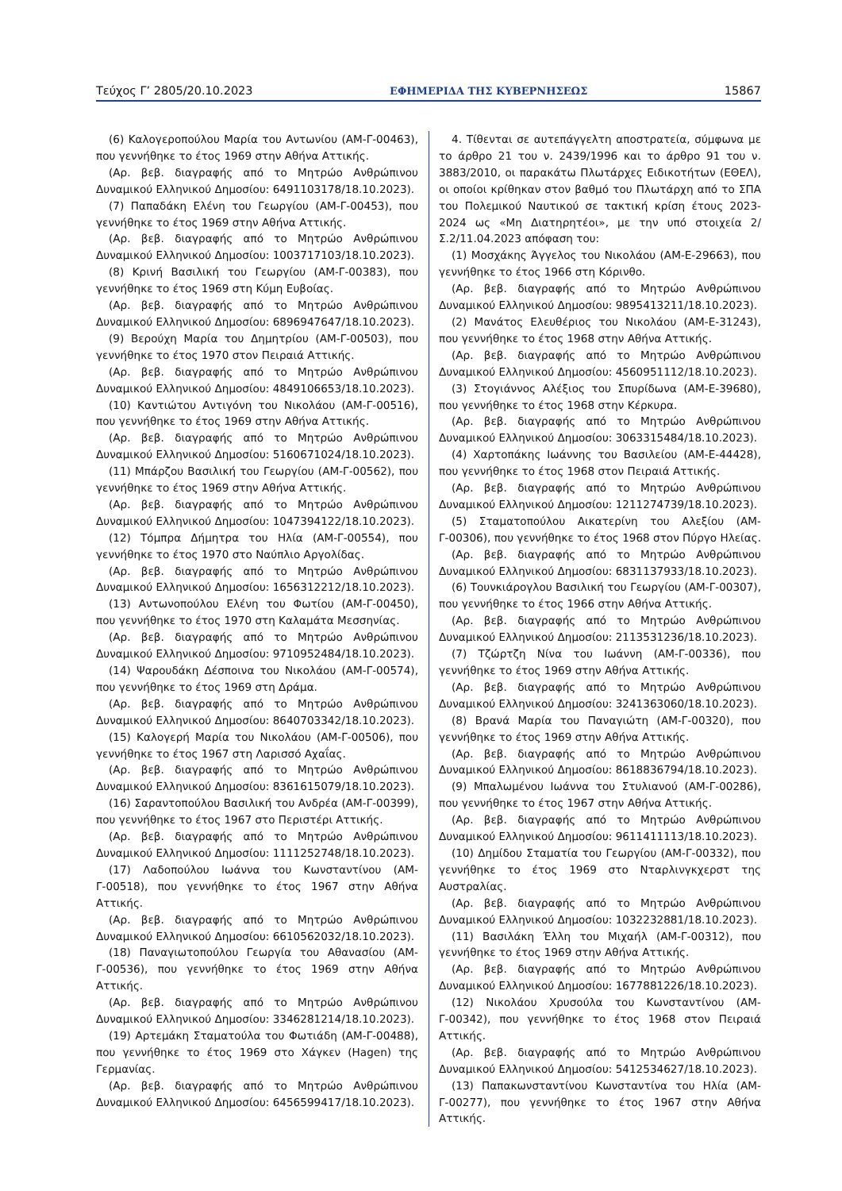Τεύχος Γ’ 2805/20.10.2023 ΕΦΗΜΕΡΙΔΑ ΤΗΣ ΚΥΒΕΡΝΗΣΕΩΣ 15867
(6) Καλογεροπούλου Μαρία του Αντωνίου (ΑΜ-Γ-00463), που γεννήθηκε το έτος 1969 στην Αθήνα Αττικής.
(Αρ. βεβ. διαγραφής από το Μητρώο Ανθρώπινου Δυναμικού Ελληνικού Δημοσίου: 6491103178/18.10.2023).
(7) Παπαδάκη Ελένη του Γεωργίου (ΑΜ-Γ-00453), που γεννήθηκε το έτος 1969 στην Αθήνα Αττικής.
(Αρ. βεβ. διαγραφής από το Μητρώο Ανθρώπινου Δυναμικού Ελληνικού Δημοσίου: 1003717103/18.10.2023).
(8) Κρινή Βασιλική του Γεωργίου (ΑΜ-Γ-00383), που γεννήθηκε το έτος 1969 στη Κύμη Ευβοίας.
(Αρ. βεβ. διαγραφής από το Μητρώο Ανθρώπινου Δυναμικού Ελληνικού Δημοσίου: 6896947647/18.10.2023).
(9) Βερούχη Μαρία του Δημητρίου (ΑΜ-Γ-00503), που γεννήθηκε το έτος 1970 στον Πειραιά Αττικής.
(Αρ. βεβ. διαγραφής από το Μητρώο Ανθρώπινου Δυναμικού Ελληνικού Δημοσίου: 4849106653/18.10.2023).
(10) Καντιώτου Αντιγόνη του Νικολάου (ΑΜ-Γ-00516), που γεννήθηκε το έτος 1969 στην Αθήνα Αττικής.
(Αρ. βεβ. διαγραφής από το Μητρώο Ανθρώπινου Δυναμικού Ελληνικού Δημοσίου: 5160671024/18.10.2023).
(11) Μπάρζου Βασιλική του Γεωργίου (ΑΜ-Γ-00562), που γεννήθηκε το έτος 1969 στην Αθήνα Αττικής.
(Αρ. βεβ. διαγραφής από το Μητρώο Ανθρώπινου Δυναμικού Ελληνικού Δημοσίου: 1047394122/18.10.2023).
(12) Τόμπρα Δήμητρα του Ηλία (ΑΜ-Γ-00554), που γεννήθηκε το έτος 1970 στο Ναύπλιο Αργολίδας.
(Αρ. βεβ. διαγραφής από το Μητρώο Ανθρώπινου Δυναμικού Ελληνικού Δημοσίου: 1656312212/18.10.2023).
(13) Αντωνοπούλου Ελένη του Φωτίου (ΑΜ-Γ-00450), που γεννήθηκε το έτος 1970 στη Καλαμάτα Μεσσηνίας.
(Αρ. βεβ. διαγραφής από το Μητρώο Ανθρώπινου Δυναμικού Ελληνικού Δημοσίου: 9710952484/18.10.2023).
(14) Ψαρουδάκη Δέσποινα του Νικολάου (ΑΜ-Γ-00574), που γεννήθηκε το έτος 1969 στη Δράμα.
(Αρ. βεβ. διαγραφής από το Μητρώο Ανθρώπινου Δυναμικού Ελληνικού Δημοσίου: 8640703342/18.10.2023).
(15) Καλογερή Μαρία του Νικολάου (ΑΜ-Γ-00506), που γεννήθηκε το έτος 1967 στη Λαρισσό Αχαΐας.
(Αρ. βεβ. διαγραφής από το Μητρώο Ανθρώπινου Δυναμικού Ελληνικού Δημοσίου: 8361615079/18.10.2023).
(16) Σαραντοπούλου Βασιλική του Ανδρέα (ΑΜ-Γ-00399), που γεννήθηκε το έτος 1967 στο Περιστέρι Αττικής.
(Αρ. βεβ. διαγραφής από το Μητρώο Ανθρώπινου Δυναμικού Ελληνικού Δημοσίου: 1111252748/18.10.2023).
(17) Λαδοπούλου Ιωάννα του Κωνσταντίνου (ΑΜ-Γ-00518), που γεννήθηκε το έτος 1967 στην Αθήνα Αττικής.
(Αρ. βεβ. διαγραφής από το Μητρώο Ανθρώπινου Δυναμικού Ελληνικού Δημοσίου: 6610562032/18.10.2023).
(18) Παναγιωτοπούλου Γεωργία του Αθανασίου (ΑΜ-Γ-00536), που γεννήθηκε το έτος 1969 στην Αθήνα Αττικής.
(Αρ. βεβ. διαγραφής από το Μητρώο Ανθρώπινου Δυναμικού Ελληνικού Δημοσίου: 3346281214/18.10.2023).
(19) Αρτεμάκη Σταματούλα του Φωτιάδη (ΑΜ-Γ-00488), που γεννήθηκε το έτος 1969 στο Χάγκεν (Hagen) της Γερμανίας.
(Αρ. βεβ. διαγραφής από το Μητρώο Ανθρώπινου Δυναμικού Ελληνικού Δημοσίου: 6456599417/18.10.2023).
4. Τίθενται σε αυτεπάγγελτη αποστρατεία, σύμφωνα με το άρθρο 21 του ν. 2439/1996 και το άρθρο 91 του ν. 3883/2010, οι παρακάτω Πλωτάρχες Ειδικοτήτων (ΕΘΕΛ), οι οποίοι κρίθηκαν στον βαθμό του Πλωτάρχη από το ΣΠΑ του Πολεμικού Ναυτικού σε τακτική κρίση έτους 2023- 2024 ως «Μη Διατηρητέοι», με την υπό στοιχεία 2/Σ.2/11.04.2023 απόφαση του:
(1) Μοσχάκης Άγγελος του Νικολάου (ΑΜ-Ε-29663), που γεννήθηκε το έτος 1966 στη Κόρινθο.
(Αρ. βεβ. διαγραφής από το Μητρώο Ανθρώπινου Δυναμικού Ελληνικού Δημοσίου: 9895413211/18.10.2023).
(2) Μανάτος Ελευθέριος του Νικολάου (ΑΜ-Ε-31243), που γεννήθηκε το έτος 1968 στην Αθήνα Αττικής.
(Αρ. βεβ. διαγραφής από το Μητρώο Ανθρώπινου Δυναμικού Ελληνικού Δημοσίου: 4560951112/18.10.2023).
(3) Στογιάννος Αλέξιος του Σπυρίδωνα (ΑΜ-Ε-39680), που γεννήθηκε το έτος 1968 στην Κέρκυρα.
(Αρ. βεβ. διαγραφής από το Μητρώο Ανθρώπινου Δυναμικού Ελληνικού Δημοσίου: 3063315484/18.10.2023).
(4) Χαρτοπάκης Ιωάννης του Βασιλείου (ΑΜ-Ε-44428), που γεννήθηκε το έτος 1968 στον Πειραιά Αττικής.
(Αρ. βεβ. διαγραφής από το Μητρώο Ανθρώπινου Δυναμικού Ελληνικού Δημοσίου: 1211274739/18.10.2023).
(5) Σταματοπούλου Αικατερίνη του Αλεξίου (ΑΜ-Γ-00306), που γεννήθηκε το έτος 1968 στον Πύργο Ηλείας.
(Αρ. βεβ. διαγραφής από το Μητρώο Ανθρώπινου Δυναμικού Ελληνικού Δημοσίου: 6831137933/18.10.2023).
(6) Τουνκιάρογλου Βασιλική του Γεωργίου (ΑΜ-Γ-00307), που γεννήθηκε το έτος 1966 στην Αθήνα Αττικής.
(Αρ. βεβ. διαγραφής από το Μητρώο Ανθρώπινου Δυναμικού Ελληνικού Δημοσίου: 2113531236/18.10.2023).
(7) Τζώρτζη Νίνα του Ιωάννη (ΑΜ-Γ-00336), που γεννήθηκε το έτος 1969 στην Αθήνα Αττικής.
(Αρ. βεβ. διαγραφής από το Μητρώο Ανθρώπινου Δυναμικού Ελληνικού Δημοσίου: 3241363060/18.10.2023).
(8) Βρανά Μαρία του Παναγιώτη (ΑΜ-Γ-00320), που γεννήθηκε το έτος 1969 στην Αθήνα Αττικής.
(Αρ. βεβ. διαγραφής από το Μητρώο Ανθρώπινου Δυναμικού Ελληνικού Δημοσίου: 8618836794/18.10.2023).
(9) Μπαλωμένου Ιωάννα του Στυλιανού (ΑΜ-Γ-00286), που γεννήθηκε το έτος 1967 στην Αθήνα Αττικής.
(Αρ. βεβ. διαγραφής από το Μητρώο Ανθρώπινου Δυναμικού Ελληνικού Δημοσίου: 9611411113/18.10.2023).
(10) Δημίδου Σταματία του Γεωργίου (ΑΜ-Γ-00332), που γεννήθηκε το έτος 1969 στο Νταρλινγκχερστ της Αυστραλίας.
(Αρ. βεβ. διαγραφής από το Μητρώο Ανθρώπινου Δυναμικού Ελληνικού Δημοσίου: 1032232881/18.10.2023).
(11) Βασιλάκη Έλλη του Μιχαήλ (ΑΜ-Γ-00312), που γεννήθηκε το έτος 1969 στην Αθήνα Αττικής.
(Αρ. βεβ. διαγραφής από το Μητρώο Ανθρώπινου Δυναμικού Ελληνικού Δημοσίου: 1677881226/18.10.2023).
(12) Νικολάου Χρυσούλα του Κωνσταντίνου (ΑΜ-Γ-00342), που γεννήθηκε το έτος 1968 στον Πειραιά Αττικής.
(Αρ. βεβ. διαγραφής από το Μητρώο Ανθρώπινου Δυναμικού Ελληνικού Δημοσίου: 5412534627/18.10.2023).
(13) Παπακωνσταντίνου Κωνσταντίνα του Ηλία (ΑΜ-Γ-00277), που γεννήθηκε το έτος 1967 στην Αθήνα Αττικής.